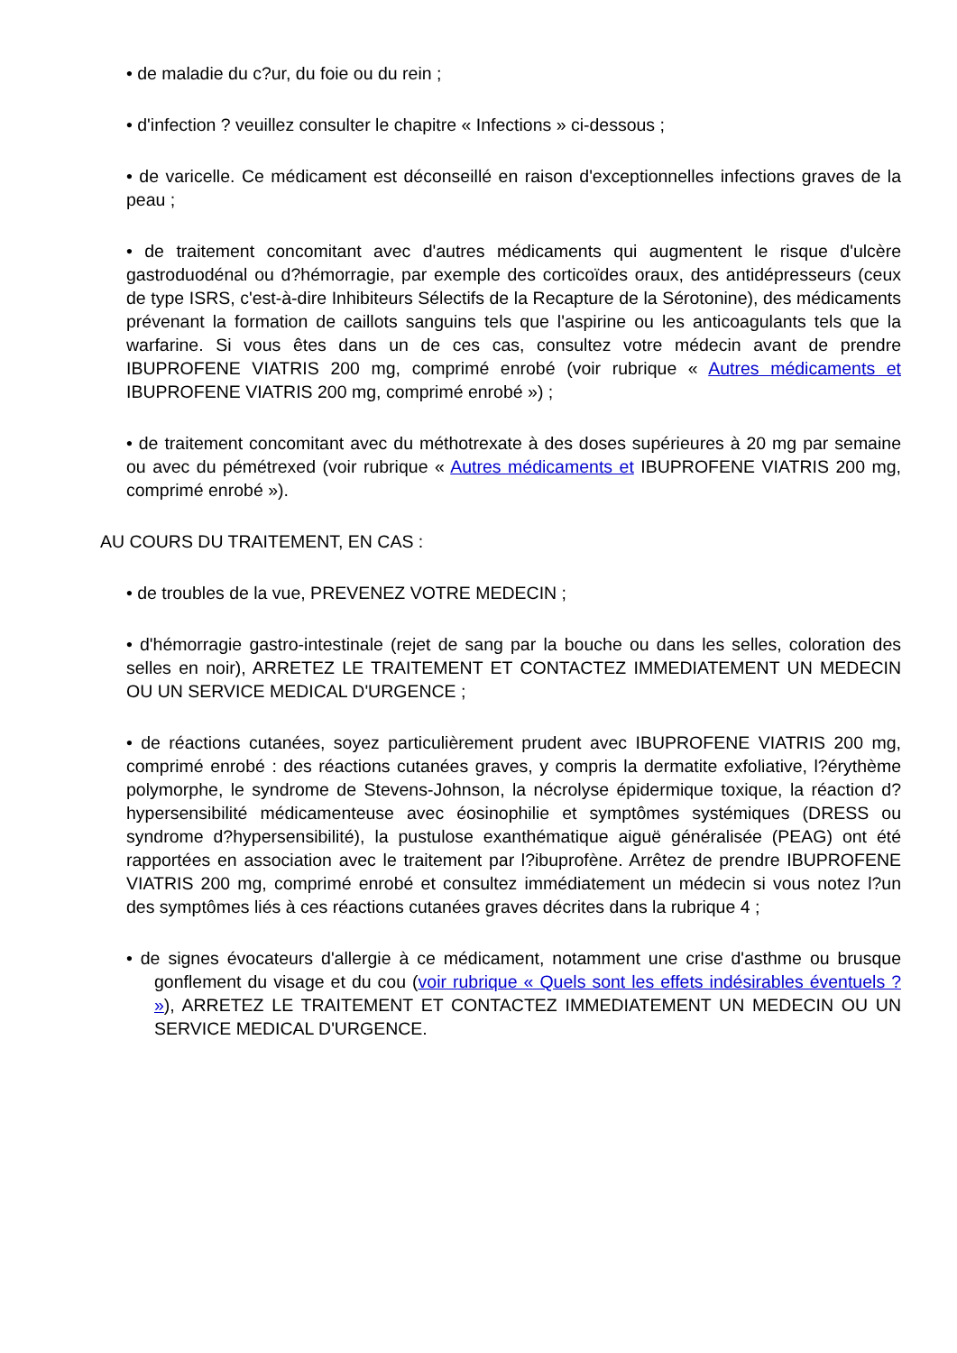• de maladie du c?ur, du foie ou du rein ;
• d'infection ? veuillez consulter le chapitre « Infections » ci-dessous ;
• de varicelle. Ce médicament est déconseillé en raison d'exceptionnelles infections graves de la peau ;
• de traitement concomitant avec d'autres médicaments qui augmentent le risque d'ulcère gastroduodénal ou d?hémorragie, par exemple des corticoïdes oraux, des antidépresseurs (ceux de type ISRS, c'est-à-dire Inhibiteurs Sélectifs de la Recapture de la Sérotonine), des médicaments prévenant la formation de caillots sanguins tels que l'aspirine ou les anticoagulants tels que la warfarine. Si vous êtes dans un de ces cas, consultez votre médecin avant de prendre IBUPROFENE VIATRIS 200 mg, comprimé enrobé (voir rubrique « Autres médicaments et IBUPROFENE VIATRIS 200 mg, comprimé enrobé ») ;
• de traitement concomitant avec du méthotrexate à des doses supérieures à 20 mg par semaine ou avec du pémétrexed (voir rubrique « Autres médicaments et IBUPROFENE VIATRIS 200 mg, comprimé enrobé »).
AU COURS DU TRAITEMENT, EN CAS :
• de troubles de la vue, PREVENEZ VOTRE MEDECIN ;
• d'hémorragie gastro-intestinale (rejet de sang par la bouche ou dans les selles, coloration des selles en noir), ARRETEZ LE TRAITEMENT ET CONTACTEZ IMMEDIATEMENT UN MEDECIN OU UN SERVICE MEDICAL D'URGENCE ;
• de réactions cutanées, soyez particulièrement prudent avec IBUPROFENE VIATRIS 200 mg, comprimé enrobé : des réactions cutanées graves, y compris la dermatite exfoliative, l?érythème polymorphe, le syndrome de Stevens-Johnson, la nécrolyse épidermique toxique, la réaction d?hypersensibilité médicamenteuse avec éosinophilie et symptômes systémiques (DRESS ou syndrome d?hypersensibilité), la pustulose exanthématique aiguë généralisée (PEAG) ont été rapportées en association avec le traitement par l?ibuprofène. Arrêtez de prendre IBUPROFENE VIATRIS 200 mg, comprimé enrobé et consultez immédiatement un médecin si vous notez l?un des symptômes liés à ces réactions cutanées graves décrites dans la rubrique 4 ;
• de signes évocateurs d'allergie à ce médicament, notamment une crise d'asthme ou brusque gonflement du visage et du cou (voir rubrique « Quels sont les effets indésirables éventuels ? »), ARRETEZ LE TRAITEMENT ET CONTACTEZ IMMEDIATEMENT UN MEDECIN OU UN SERVICE MEDICAL D'URGENCE.